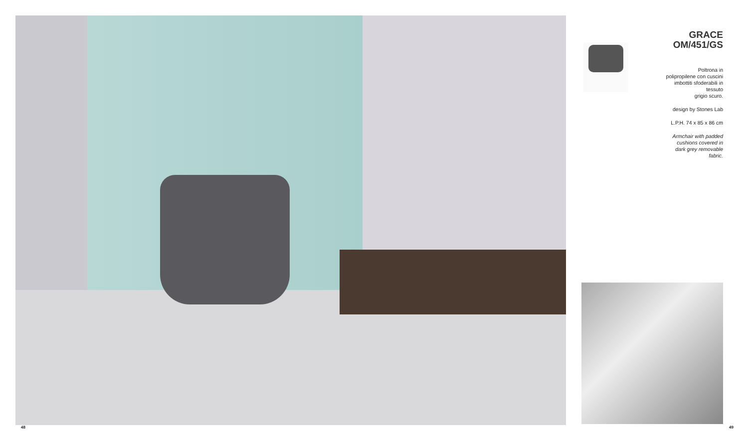GRACE
OM/451/GS
Poltrona in
polipropilene con cuscini
imbottiti sfoderabili in
tessuto
grigio scuro.
design by Stones Lab
L.P.H. 74 x 85 x 86 cm
Armchair with padded
cushions covered in
dark grey removable
fabric.
48 49